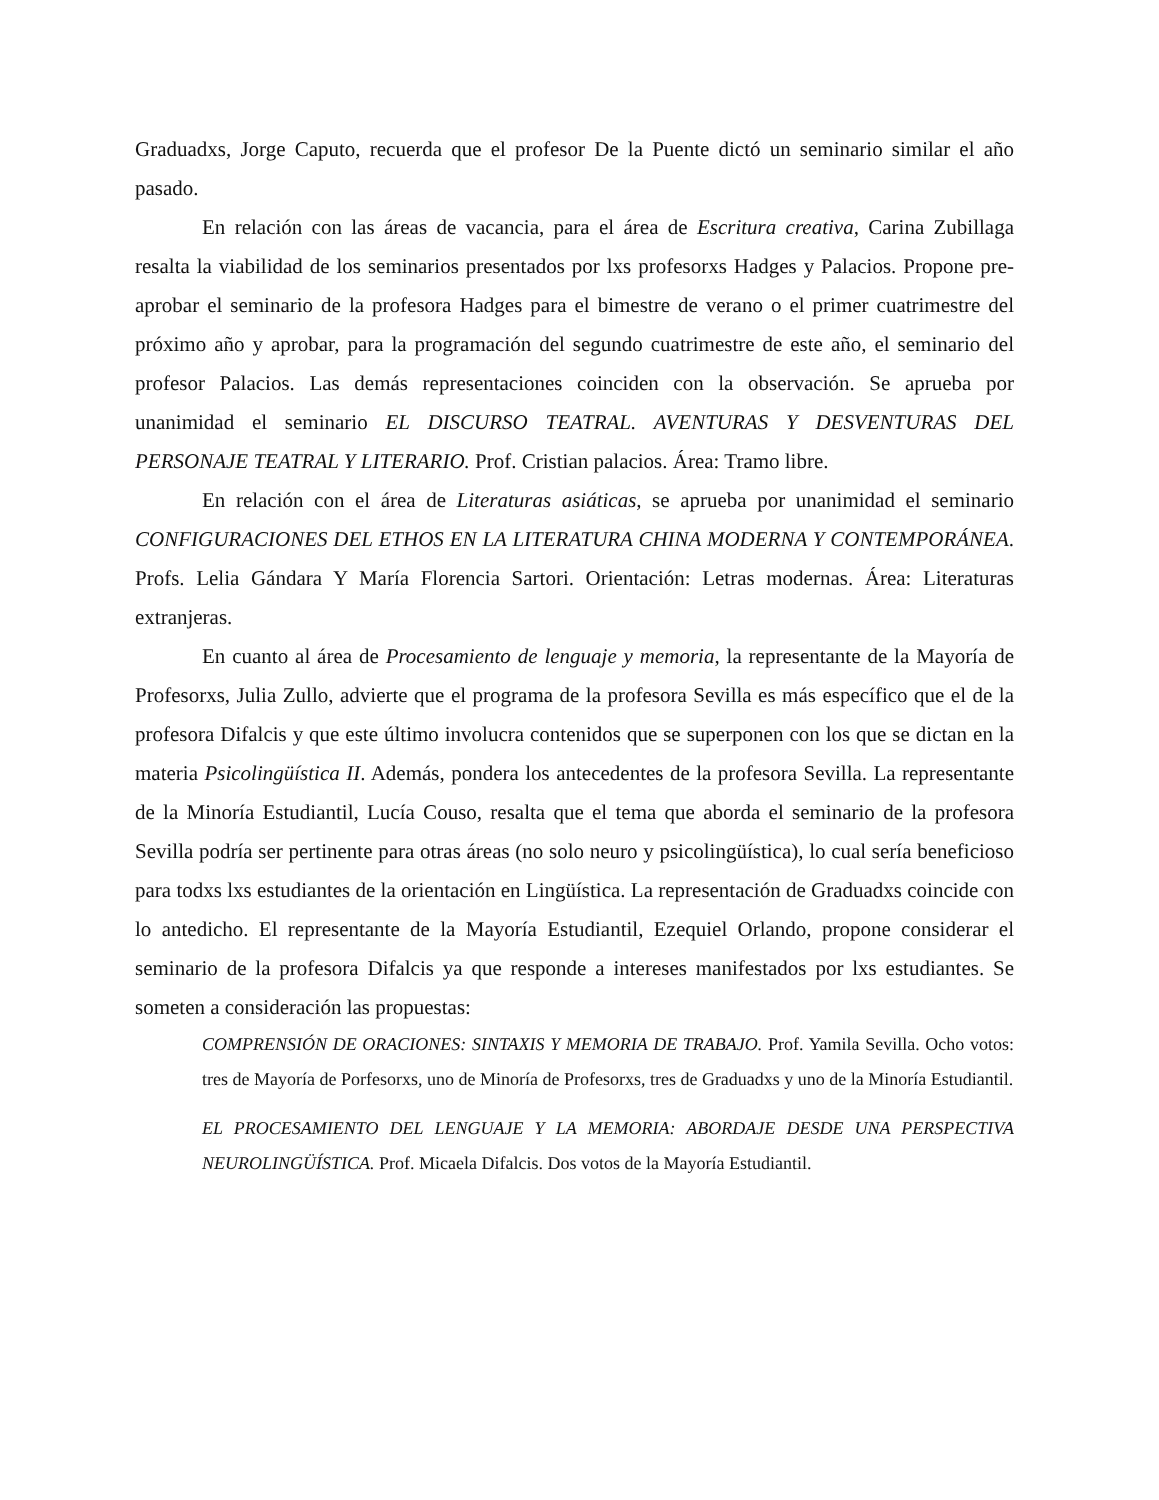Graduadxs, Jorge Caputo, recuerda que el profesor De la Puente dictó un seminario similar el año pasado.
En relación con las áreas de vacancia, para el área de Escritura creativa, Carina Zubillaga resalta la viabilidad de los seminarios presentados por lxs profesorxs Hadges y Palacios. Propone pre-aprobar el seminario de la profesora Hadges para el bimestre de verano o el primer cuatrimestre del próximo año y aprobar, para la programación del segundo cuatrimestre de este año, el seminario del profesor Palacios. Las demás representaciones coinciden con la observación. Se aprueba por unanimidad el seminario EL DISCURSO TEATRAL. AVENTURAS Y DESVENTURAS DEL PERSONAJE TEATRAL Y LITERARIO. Prof. Cristian palacios. Área: Tramo libre.
En relación con el área de Literaturas asiáticas, se aprueba por unanimidad el seminario CONFIGURACIONES DEL ETHOS EN LA LITERATURA CHINA MODERNA Y CONTEMPORÁNEA. Profs. Lelia Gándara Y María Florencia Sartori. Orientación: Letras modernas. Área: Literaturas extranjeras.
En cuanto al área de Procesamiento de lenguaje y memoria, la representante de la Mayoría de Profesorxs, Julia Zullo, advierte que el programa de la profesora Sevilla es más específico que el de la profesora Difalcis y que este último involucra contenidos que se superponen con los que se dictan en la materia Psicolingüística II. Además, pondera los antecedentes de la profesora Sevilla. La representante de la Minoría Estudiantil, Lucía Couso, resalta que el tema que aborda el seminario de la profesora Sevilla podría ser pertinente para otras áreas (no solo neuro y psicolingüística), lo cual sería beneficioso para todxs lxs estudiantes de la orientación en Lingüística. La representación de Graduadxs coincide con lo antedicho. El representante de la Mayoría Estudiantil, Ezequiel Orlando, propone considerar el seminario de la profesora Difalcis ya que responde a intereses manifestados por lxs estudiantes. Se someten a consideración las propuestas:
COMPRENSIÓN DE ORACIONES: SINTAXIS Y MEMORIA DE TRABAJO. Prof. Yamila Sevilla. Ocho votos: tres de Mayoría de Porfesorxs, uno de Minoría de Profesorxs, tres de Graduadxs y uno de la Minoría Estudiantil.
EL PROCESAMIENTO DEL LENGUAJE Y LA MEMORIA: ABORDAJE DESDE UNA PERSPECTIVA NEUROLINGÜÍSTICA. Prof. Micaela Difalcis. Dos votos de la Mayoría Estudiantil.